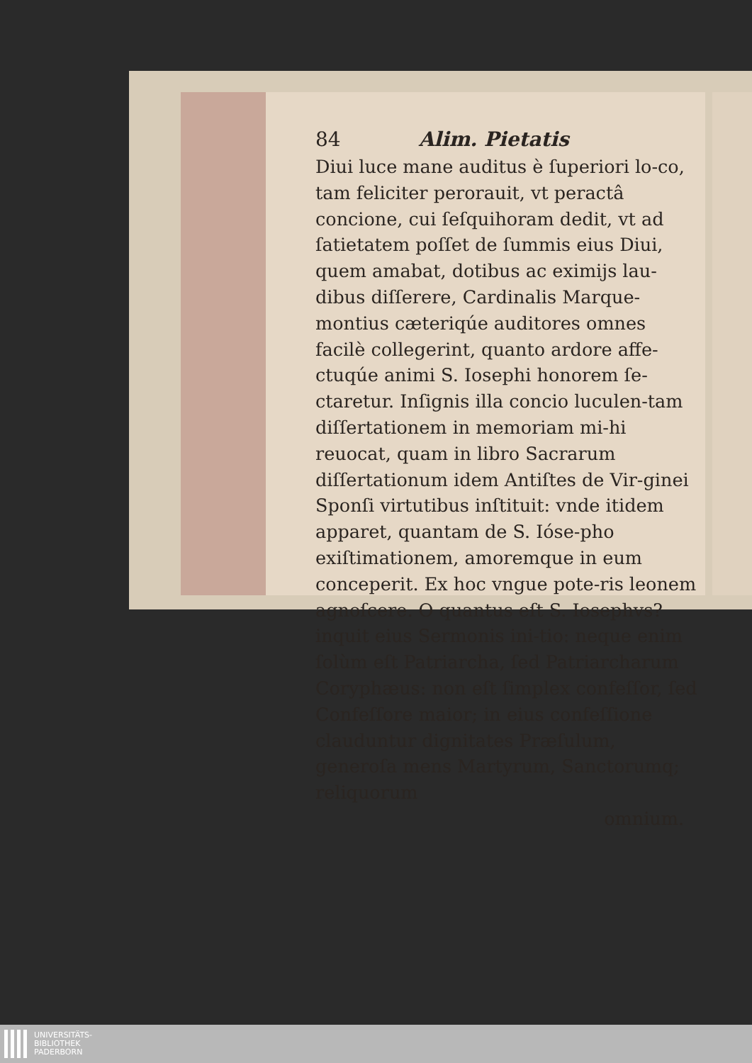84 Alim. Pietatis
Diui luce mane auditus è ſuperiori lo-co, tam feliciter perorauit, vt peractâ concione, cui ſeſquihoram dedit, vt ad ſatietatem poſſet de ſummis eius Diui, quem amabat, dotibus ac eximijs lau-dibus diſſerere, Cardinalis Marque-montius cæteriqúe auditores omnes facilè collegerint, quanto ardore affe-ctuqúe animi S. Iosephi honorem ſe-ctaretur. Inſignis illa concio luculen-tam diſſertationem in memoriam mi-hi reuocat, quam in libro Sacrarum diſſertationum idem Antiſtes de Vir-ginei Sponſi virtutibus inſtituit: vnde itidem apparet, quantam de S. Ióse-pho exiſtimationem, amoremque in eum conceperit. Ex hoc vngue pote-ris leonem agnoſcere. O quantus eſt S. Iosephvs? inquit eius Sermonis ini-tio: neque enim ſolùm eſt Patriarcha, ſed Patriarcharum Coryphæus: non eſt ſimplex confeſſor, ſed Confeſſore maior; in eius confeſſione clauduntur dignitates Præſulum, generoſa mens Martyrum, Sanctorumq; reliquorum
omnium.
UNIVERSITÄTS-
BIBLIOTHEK
PADERBORN